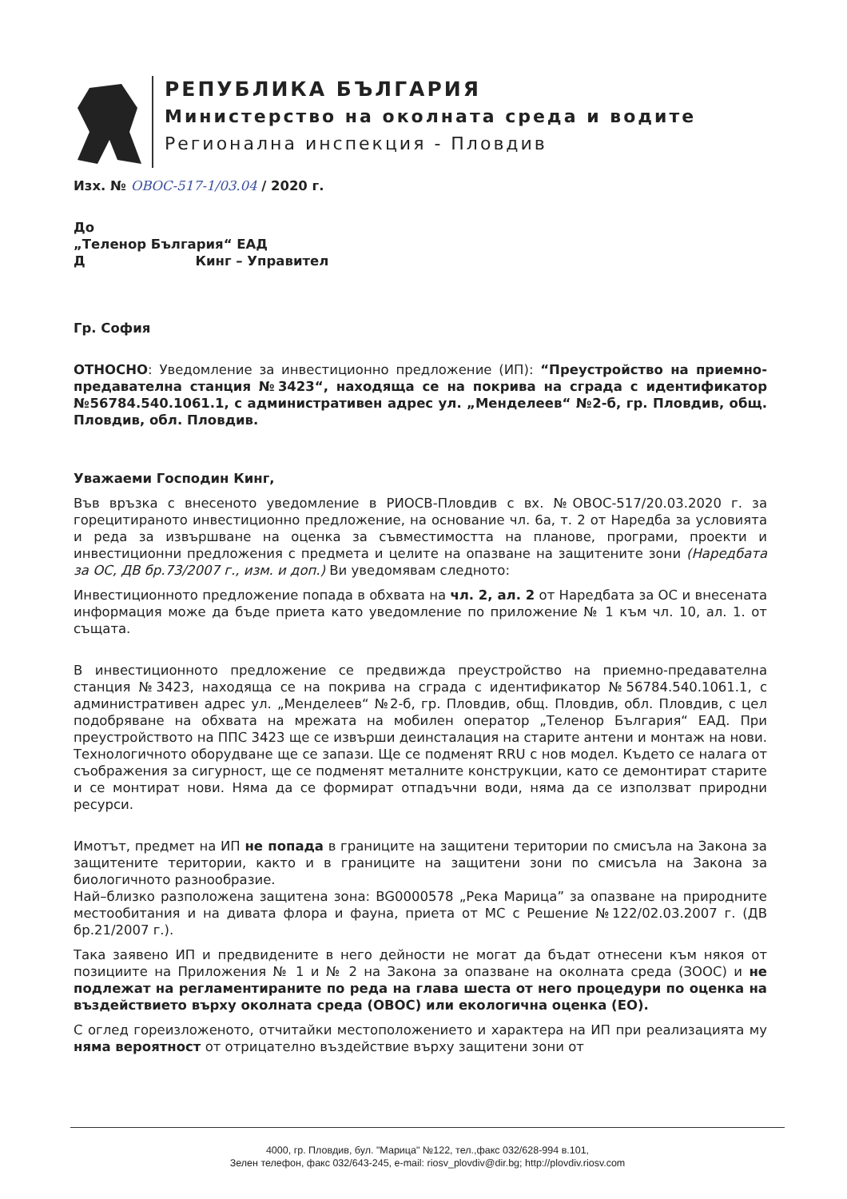РЕПУБЛИКА БЪЛГАРИЯ
Министерство на околната среда и водите
Регионална инспекция - Пловдив
Изх. № ОВОС-517-1/03.04 / 2020 г.
До
„Теленор България“ ЕАД
Д Кинг – Управител
Гр. София
ОТНОСНО: Уведомление за инвестиционно предложение (ИП): “Преустройство на приемно-предавателна станция №3423“, находяща се на покрива на сграда с идентификатор №56784.540.1061.1, с административен адрес ул. „Менделеев“ №2-б, гр. Пловдив, общ. Пловдив, обл. Пловдив.
Уважаеми Господин Кинг,
Във връзка с внесеното уведомление в РИОСВ-Пловдив с вх. №ОВОС-517/20.03.2020 г. за горецитираното инвестиционно предложение, на основание чл. 6а, т. 2 от Наредба за условията и реда за извършване на оценка за съвместимостта на планове, програми, проекти и инвестиционни предложения с предмета и целите на опазване на защитените зони (Наредбата за ОС, ДВ бр.73/2007 г., изм. и доп.) Ви уведомявам следното:
Инвестиционното предложение попада в обхвата на чл. 2, ал. 2 от Наредбата за ОС и внесената информация може да бъде приета като уведомление по приложение № 1 към чл. 10, ал. 1. от същата.
В инвестиционното предложение се предвижда преустройство на приемно-предавателна станция №3423, находяща се на покрива на сграда с идентификатор №56784.540.1061.1, с административен адрес ул. „Менделеев“ №2-б, гр. Пловдив, общ. Пловдив, обл. Пловдив, с цел подобряване на обхвата на мрежата на мобилен оператор „Теленор България“ ЕАД. При преустройството на ППС 3423 ще се извърши деинсталация на старите антени и монтаж на нови. Технологичното оборудване ще се запази. Ще се подменят RRU с нов модел. Където се налага от съображения за сигурност, ще се подменят металните конструкции, като се демонтират старите и се монтират нови. Няма да се формират отпадъчни води, няма да се използват природни ресурси.
Имотът, предмет на ИП не попада в границите на защитени територии по смисъла на Закона за защитените територии, както и в границите на защитени зони по смисъла на Закона за биологичното разнообразие.
Най–близко разположена защитена зона: BG0000578 „Река Марица” за опазване на природните местообитания и на дивата флора и фауна, приета от МС с Решение №122/02.03.2007 г. (ДВ бр.21/2007 г.).
Така заявено ИП и предвидените в него дейности не могат да бъдат отнесени към някоя от позициите на Приложения № 1 и № 2 на Закона за опазване на околната среда (ЗООС) и не подлежат на регламентираните по реда на глава шеста от него процедури по оценка на въздействието върху околната среда (ОВОС) или екологична оценка (ЕО).
С оглед гореизложеното, отчитайки местоположението и характера на ИП при реализацията му няма вероятност от отрицателно въздействие върху защитени зони от
4000, гр. Пловдив, бул. "Марица" №122, тел.,факс 032/628-994 в.101,
Зелен телефон, факс 032/643-245, e-mail: riosv_plovdiv@dir.bg; http://plovdiv.riosv.com